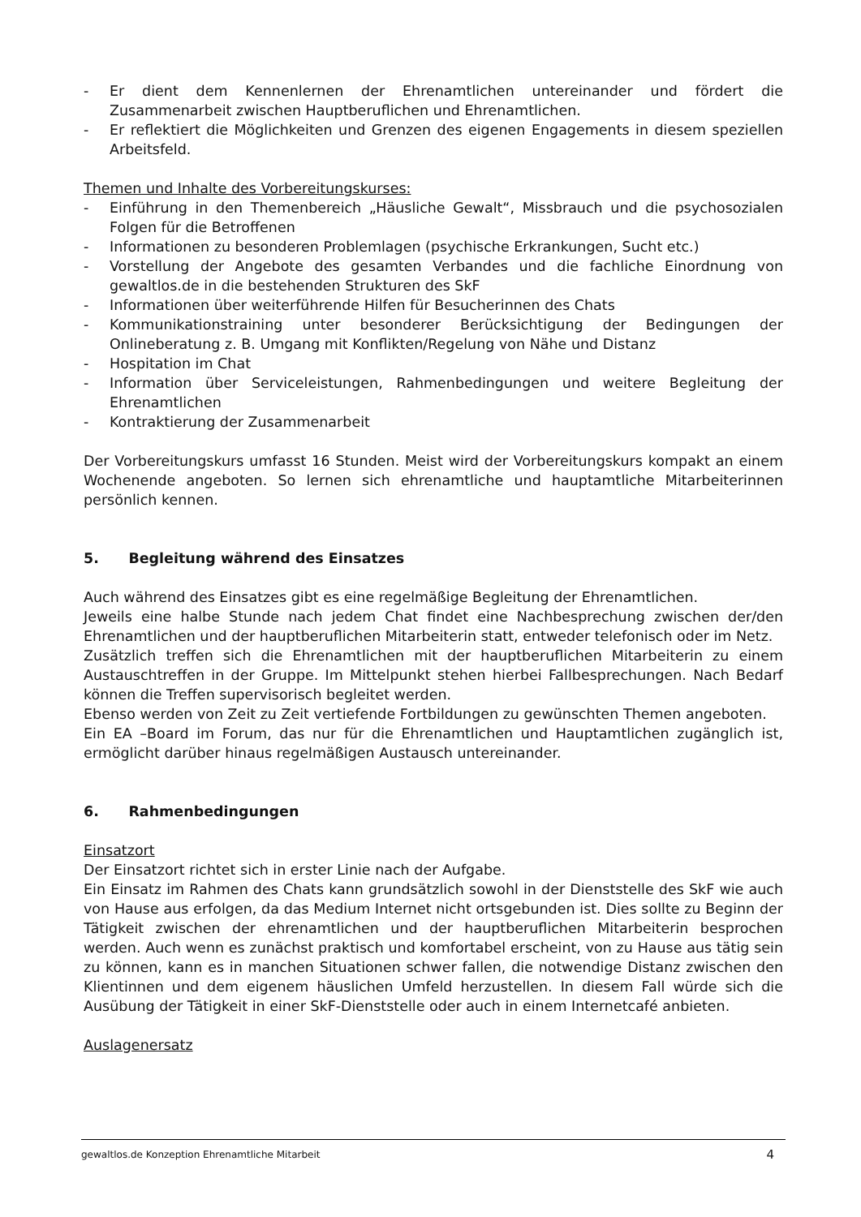- Er dient dem Kennenlernen der Ehrenamtlichen untereinander und fördert die Zusammenarbeit zwischen Hauptberuflichen und Ehrenamtlichen.
- Er reflektiert die Möglichkeiten und Grenzen des eigenen Engagements in diesem speziellen Arbeitsfeld.
Themen und Inhalte des Vorbereitungskurses:
- Einführung in den Themenbereich „Häusliche Gewalt“, Missbrauch und die psychosozialen Folgen für die Betroffenen
- Informationen zu besonderen Problemlagen (psychische Erkrankungen, Sucht etc.)
- Vorstellung der Angebote des gesamten Verbandes und die fachliche Einordnung von gewaltlos.de in die bestehenden Strukturen des SkF
- Informationen über weiterführende Hilfen für Besucherinnen des Chats
- Kommunikationstraining unter besonderer Berücksichtigung der Bedingungen der Onlineberatung z. B. Umgang mit Konflikten/Regelung von Nähe und Distanz
- Hospitation im Chat
- Information über Serviceleistungen, Rahmenbedingungen und weitere Begleitung der Ehrenamtlichen
- Kontraktierung der Zusammenarbeit
Der Vorbereitungskurs umfasst 16 Stunden. Meist wird der Vorbereitungskurs kompakt an einem Wochenende angeboten. So lernen sich ehrenamtliche und hauptamtliche Mitarbeiterinnen persönlich kennen.
5. Begleitung während des Einsatzes
Auch während des Einsatzes gibt es eine regelmäßige Begleitung der Ehrenamtlichen.
Jeweils eine halbe Stunde nach jedem Chat findet eine Nachbesprechung zwischen der/den Ehrenamtlichen und der hauptberuflichen Mitarbeiterin statt, entweder telefonisch oder im Netz.
Zusätzlich treffen sich die Ehrenamtlichen mit der hauptberuflichen Mitarbeiterin zu einem Austauschtreffen in der Gruppe. Im Mittelpunkt stehen hierbei Fallbesprechungen. Nach Bedarf können die Treffen supervisorisch begleitet werden.
Ebenso werden von Zeit zu Zeit vertiefende Fortbildungen zu gewünschten Themen angeboten.
Ein EA –Board im Forum, das nur für die Ehrenamtlichen und Hauptamtlichen zugänglich ist, ermöglicht darüber hinaus regelmäßigen Austausch untereinander.
6. Rahmenbedingungen
Einsatzort
Der Einsatzort richtet sich in erster Linie nach der Aufgabe.
Ein Einsatz im Rahmen des Chats kann grundsätzlich sowohl in der Dienststelle des SkF wie auch von Hause aus erfolgen, da das Medium Internet nicht ortsgebunden ist. Dies sollte zu Beginn der Tätigkeit zwischen der ehrenamtlichen und der hauptberuflichen Mitarbeiterin besprochen werden. Auch wenn es zunächst praktisch und komfortabel erscheint, von zu Hause aus tätig sein zu können, kann es in manchen Situationen schwer fallen, die notwendige Distanz zwischen den Klientinnen und dem eigenem häuslichen Umfeld herzustellen. In diesem Fall würde sich die Ausübung der Tätigkeit in einer SkF-Dienststelle oder auch in einem Internetcafé anbieten.
Auslagenersatz
gewaltlos.de Konzeption Ehrenamtliche Mitarbeit 4